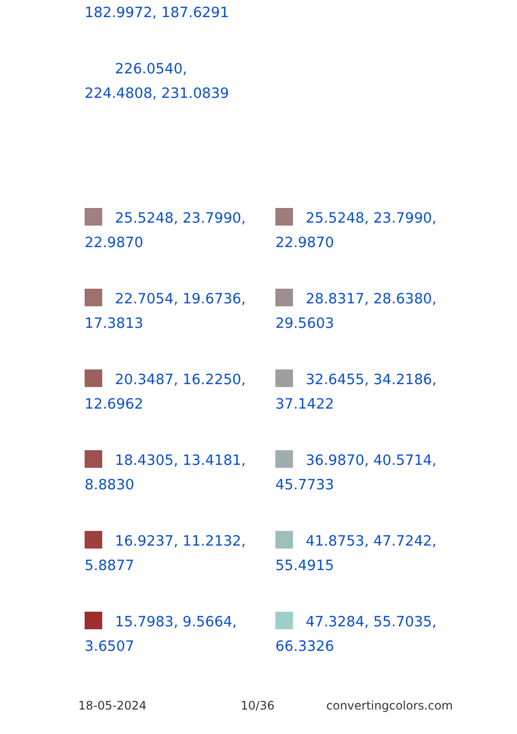182.9972, 187.6291
226.0540,
224.4808, 231.0839
25.5248, 23.7990, 22.9870
25.5248, 23.7990, 22.9870
22.7054, 19.6736, 17.3813
28.8317, 28.6380, 29.5603
20.3487, 16.2250, 12.6962
32.6455, 34.2186, 37.1422
18.4305, 13.4181, 8.8830
36.9870, 40.5714, 45.7733
16.9237, 11.2132, 5.8877
41.8753, 47.7242, 55.4915
15.7983, 9.5664, 3.6507
47.3284, 55.7035, 66.3326
18-05-2024 10/36 convertingcolors.com